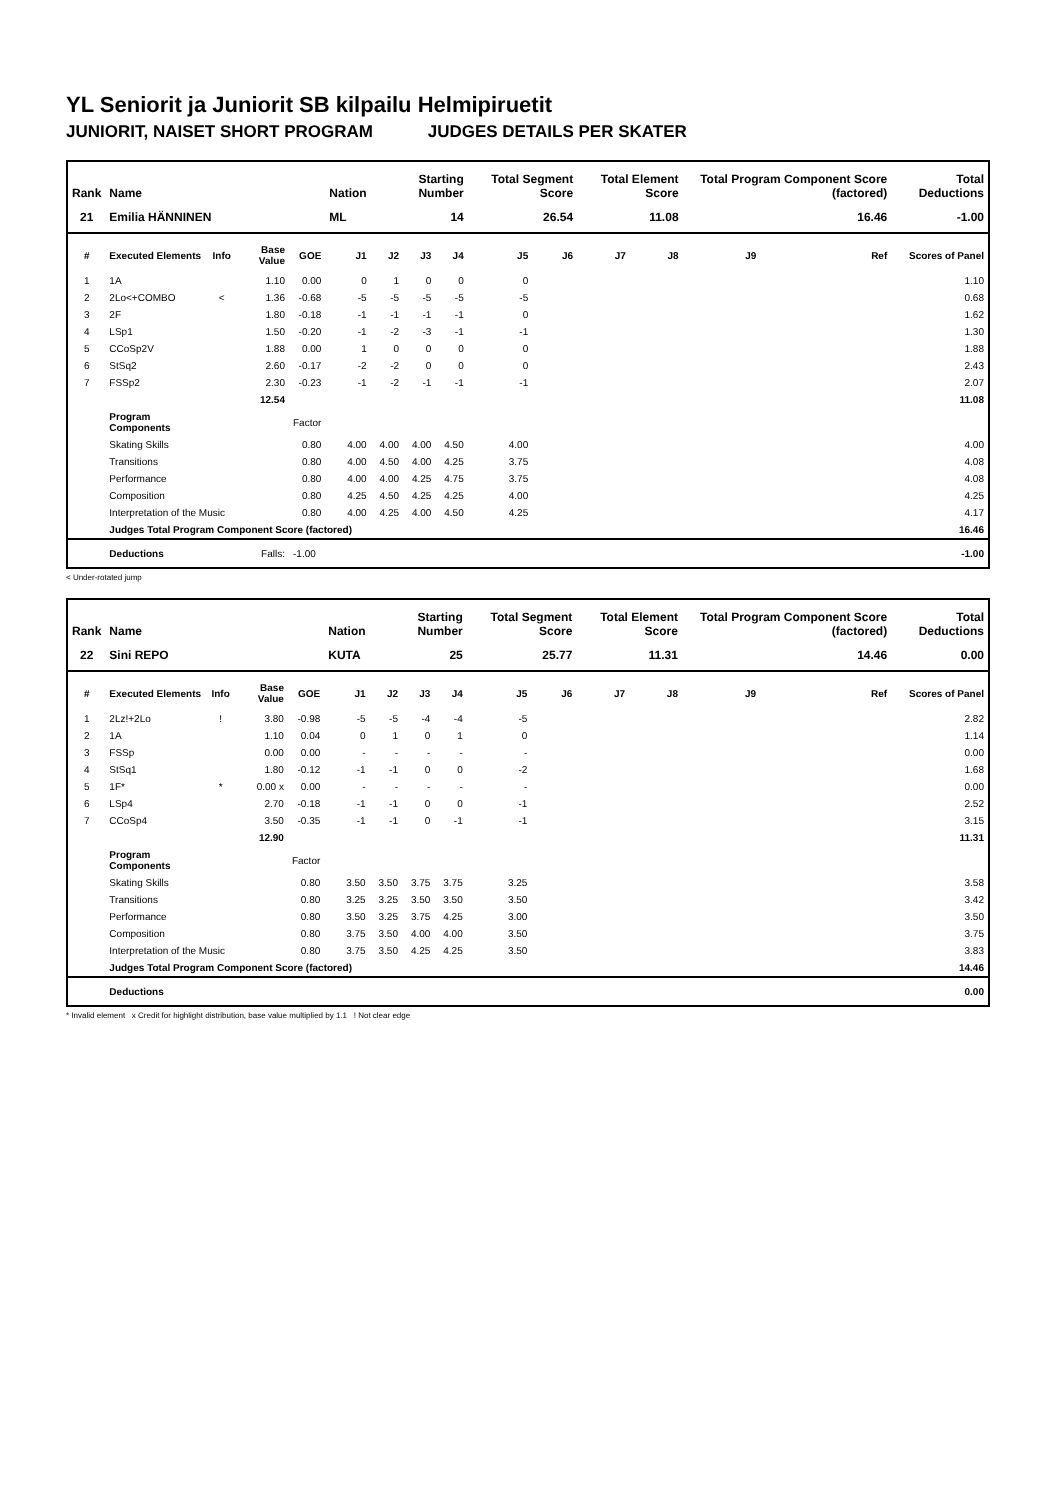YL Seniorit ja Juniorit SB kilpailu Helmipiruetit
JUNIORIT, NAISET SHORT PROGRAM JUDGES DETAILS PER SKATER
| Rank | Name | | | | Nation | Starting Number | | | Total Segment Score | | Total Element Score | | Total Program Component Score (factored) | | | | Total Deductions |
| --- | --- | --- | --- | --- | --- | --- | --- | --- | --- | --- | --- | --- | --- | --- | --- | --- | --- |
| 21 | Emilia HÄNNINEN | | | | ML | 14 | | | 26.54 | | 11.08 | | 16.46 | | | | -1.00 |
| # | Executed Elements | Info | Base Value | GOE | J1 | J2 | J3 | J4 | J5 | J6 | J7 | J8 | J9 | | Ref | Scores of Panel | |
| 1 | 1A | | 1.10 | 0.00 | 0 | 1 | 0 | 0 | 0 | | | | | | | 1.10 | |
| 2 | 2Lo<+COMBO | < | 1.36 | -0.68 | -5 | -5 | -5 | -5 | -5 | | | | | | | 0.68 | |
| 3 | 2F | | 1.80 | -0.18 | -1 | -1 | -1 | -1 | 0 | | | | | | | 1.62 | |
| 4 | LSp1 | | 1.50 | -0.20 | -1 | -2 | -3 | -1 | -1 | | | | | | | 1.30 | |
| 5 | CCoSp2V | | 1.88 | 0.00 | 1 | 0 | 0 | 0 | 0 | | | | | | | 1.88 | |
| 6 | StSq2 | | 2.60 | -0.17 | -2 | -2 | 0 | 0 | 0 | | | | | | | 2.43 | |
| 7 | FSSp2 | | 2.30 | -0.23 | -1 | -2 | -1 | -1 | -1 | | | | | | | 2.07 | |
| | | | 12.54 | | | | | | | | | | | | | 11.08 | |
| | Program Components | | | Factor | | | | | | | | | | | | | |
| | Skating Skills | | | 0.80 | 4.00 | 4.00 | 4.00 | 4.50 | 4.00 | | | | | | | 4.00 | |
| | Transitions | | | 0.80 | 4.00 | 4.50 | 4.00 | 4.25 | 3.75 | | | | | | | 4.08 | |
| | Performance | | | 0.80 | 4.00 | 4.00 | 4.25 | 4.75 | 3.75 | | | | | | | 4.08 | |
| | Composition | | | 0.80 | 4.25 | 4.50 | 4.25 | 4.25 | 4.00 | | | | | | | 4.25 | |
| | Interpretation of the Music | | | 0.80 | 4.00 | 4.25 | 4.00 | 4.50 | 4.25 | | | | | | | 4.17 | |
| | Judges Total Program Component Score (factored) | | | | | | | | | | | | | | 16.46 | | |
| | Deductions | Falls: | | -1.00 | | | | | | | | | | | | -1.00 | |
< Under-rotated jump
| Rank | Name | | | | Nation | Starting Number | | | Total Segment Score | | Total Element Score | | Total Program Component Score (factored) | | | | Total Deductions |
| --- | --- | --- | --- | --- | --- | --- | --- | --- | --- | --- | --- | --- | --- | --- | --- | --- | --- |
| 22 | Sini REPO | | | | KUTA | 25 | | | 25.77 | | 11.31 | | 14.46 | | | | 0.00 |
| # | Executed Elements | Info | Base Value | GOE | J1 | J2 | J3 | J4 | J5 | J6 | J7 | J8 | J9 | | Ref | Scores of Panel | |
| 1 | 2Lz!+2Lo | ! | 3.80 | -0.98 | -5 | -5 | -4 | -4 | -5 | | | | | | | 2.82 | |
| 2 | 1A | | 1.10 | 0.04 | 0 | 1 | 0 | 1 | 0 | | | | | | | 1.14 | |
| 3 | FSSp | | 0.00 | 0.00 | - | - | - | - | - | | | | | | | 0.00 | |
| 4 | StSq1 | | 1.80 | -0.12 | -1 | -1 | 0 | 0 | -2 | | | | | | | 1.68 | |
| 5 | 1F* | * | 0.00 x | 0.00 | - | - | - | - | - | | | | | | | 0.00 | |
| 6 | LSp4 | | 2.70 | -0.18 | -1 | -1 | 0 | 0 | -1 | | | | | | | 2.52 | |
| 7 | CCoSp4 | | 3.50 | -0.35 | -1 | -1 | 0 | -1 | -1 | | | | | | | 3.15 | |
| | | | 12.90 | | | | | | | | | | | | | 11.31 | |
| | Program Components | | | Factor | | | | | | | | | | | | | |
| | Skating Skills | | | 0.80 | 3.50 | 3.50 | 3.75 | 3.75 | 3.25 | | | | | | | 3.58 | |
| | Transitions | | | 0.80 | 3.25 | 3.25 | 3.50 | 3.50 | 3.50 | | | | | | | 3.42 | |
| | Performance | | | 0.80 | 3.50 | 3.25 | 3.75 | 4.25 | 3.00 | | | | | | | 3.50 | |
| | Composition | | | 0.80 | 3.75 | 3.50 | 4.00 | 4.00 | 3.50 | | | | | | | 3.75 | |
| | Interpretation of the Music | | | 0.80 | 3.75 | 3.50 | 4.25 | 4.25 | 3.50 | | | | | | | 3.83 | |
| | Judges Total Program Component Score (factored) | | | | | | | | | | | | | | 14.46 | | |
| | Deductions | | | | | | | | | | | | | | | 0.00 | |
* Invalid element x Credit for highlight distribution, base value multiplied by 1.1 ! Not clear edge